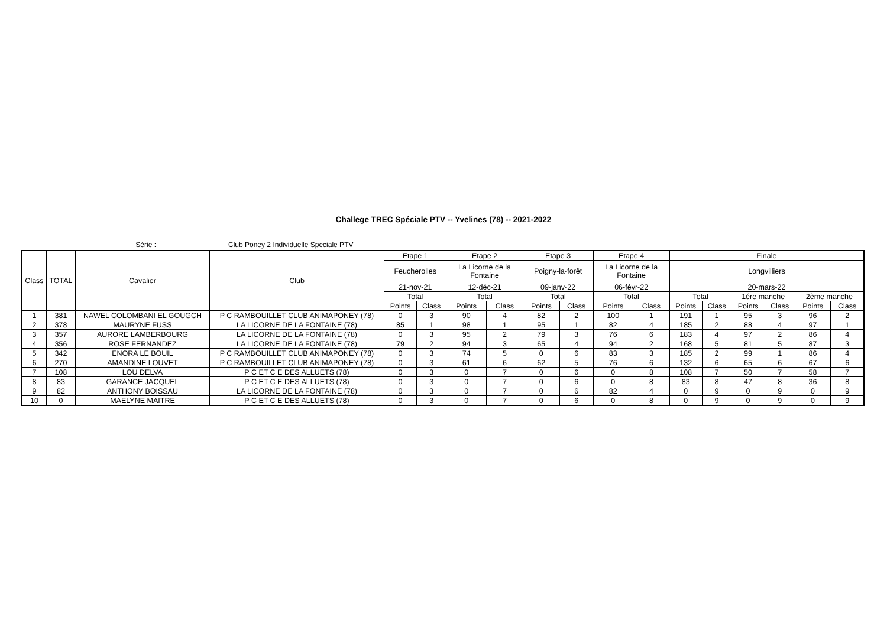Challege TREC Spéciale PTV -- Yvelines (78) -- 2021-2022
Série : Club Poney 2 Individuelle Speciale PTV
| Class | TOTAL | Cavalier | Club | Etape 1 | | Etape 2 | | Etape 3 | | Etape 4 | | Finale | | | | | |
| --- | --- | --- | --- | --- | --- | --- | --- | --- | --- | --- | --- | --- | --- | --- | --- | --- | --- |
| | | | | Feucherolles | | La Licorne de la Fontaine | | Poigny-la-forêt | | La Licorne de la Fontaine | | Longvilliers | | | | | |
| | | | | 21-nov-21 | | 12-déc-21 | | 09-janv-22 | | 06-févr-22 | | 20-mars-22 | | | | | |
| | | | | Total | | Total | | Total | | Total | | Total | | 1ére manche | | 2ème manche | |
| | | | | Points | Class | Points | Class | Points | Class | Points | Class | Points | Class | Points | Class | Points | Class |
| 1 | 381 | NAWEL COLOMBANI EL GOUGCH | P C RAMBOUILLET CLUB ANIMAPONEY (78) | 0 | 3 | 90 | 4 | 82 | 2 | 100 | 1 | 191 | 1 | 95 | 3 | 96 | 2 |
| 2 | 378 | MAURYNE FUSS | LA LICORNE DE LA FONTAINE (78) | 85 | 1 | 98 | 1 | 95 | 1 | 82 | 4 | 185 | 2 | 88 | 4 | 97 | 1 |
| 3 | 357 | AURORE LAMBERBOURG | LA LICORNE DE LA FONTAINE (78) | 0 | 3 | 95 | 2 | 79 | 3 | 76 | 6 | 183 | 4 | 97 | 2 | 86 | 4 |
| 4 | 356 | ROSE FERNANDEZ | LA LICORNE DE LA FONTAINE (78) | 79 | 2 | 94 | 3 | 65 | 4 | 94 | 2 | 168 | 5 | 81 | 5 | 87 | 3 |
| 5 | 342 | ENORA LE BOUIL | P C RAMBOUILLET CLUB ANIMAPONEY (78) | 0 | 3 | 74 | 5 | 0 | 6 | 83 | 3 | 185 | 2 | 99 | 1 | 86 | 4 |
| 6 | 270 | AMANDINE LOUVET | P C RAMBOUILLET CLUB ANIMAPONEY (78) | 0 | 3 | 61 | 6 | 62 | 5 | 76 | 6 | 132 | 6 | 65 | 6 | 67 | 6 |
| 7 | 108 | LOU DELVA | P C ET C E DES ALLUETS (78) | 0 | 3 | 0 | 7 | 0 | 6 | 0 | 8 | 108 | 7 | 50 | 7 | 58 | 7 |
| 8 | 83 | GARANCE JACQUEL | P C ET C E DES ALLUETS (78) | 0 | 3 | 0 | 7 | 0 | 6 | 0 | 8 | 83 | 8 | 47 | 8 | 36 | 8 |
| 9 | 82 | ANTHONY BOISSAU | LA LICORNE DE LA FONTAINE (78) | 0 | 3 | 0 | 7 | 0 | 6 | 82 | 4 | 0 | 9 | 0 | 9 | 0 | 9 |
| 10 | 0 | MAELYNE MAITRE | P C ET C E DES ALLUETS (78) | 0 | 3 | 0 | 7 | 0 | 6 | 0 | 8 | 0 | 9 | 0 | 9 | 0 | 9 |